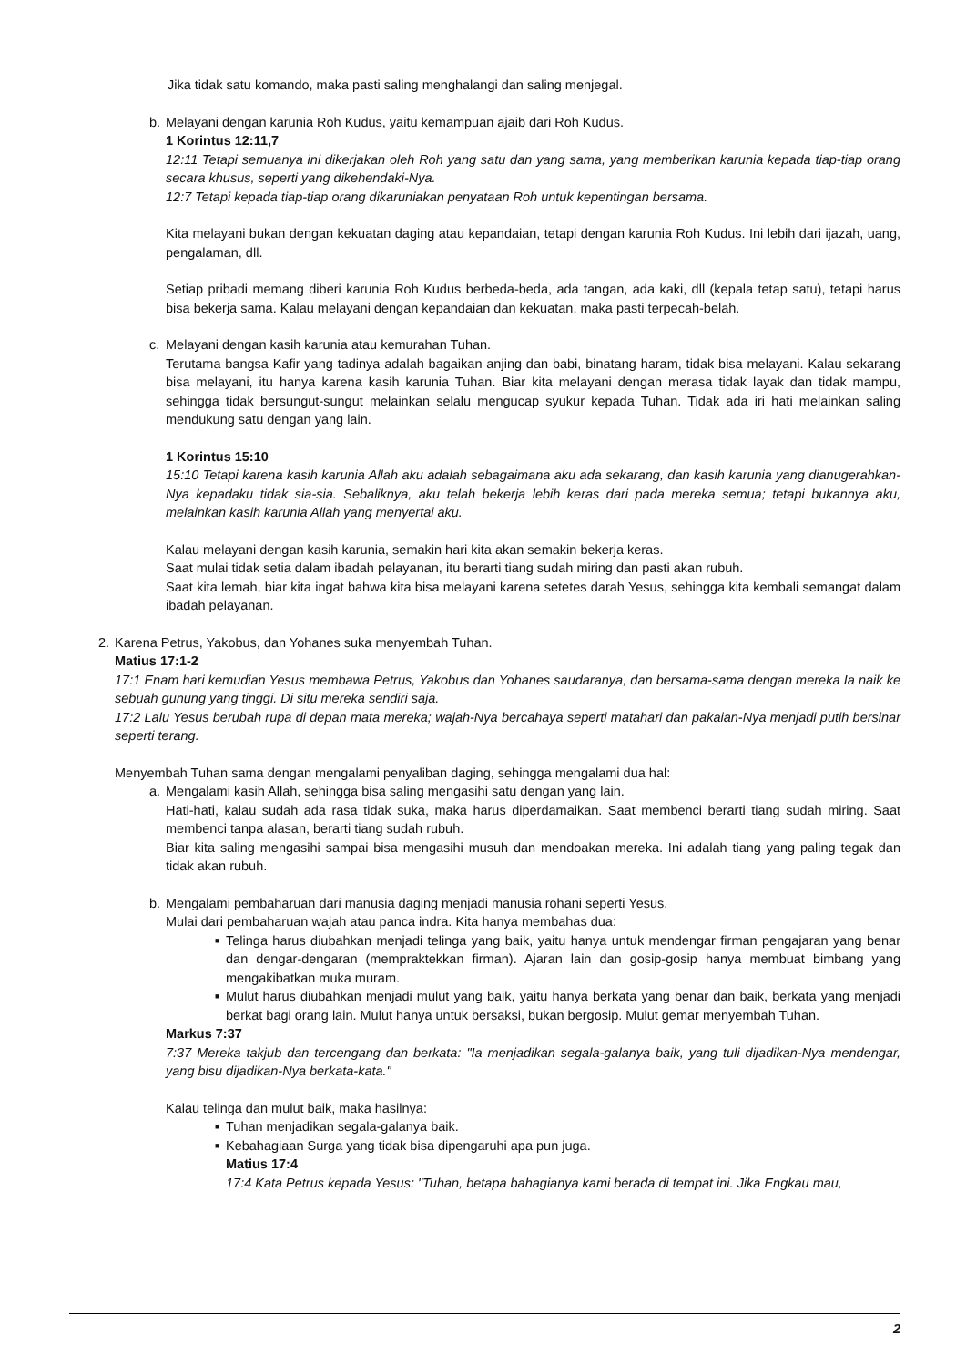Jika tidak satu komando, maka pasti saling menghalangi dan saling menjegal.
b. Melayani dengan karunia Roh Kudus, yaitu kemampuan ajaib dari Roh Kudus.
1 Korintus 12:11,7
12:11 Tetapi semuanya ini dikerjakan oleh Roh yang satu dan yang sama, yang memberikan karunia kepada tiap-tiap orang secara khusus, seperti yang dikehendaki-Nya.
12:7 Tetapi kepada tiap-tiap orang dikaruniakan penyataan Roh untuk kepentingan bersama.
Kita melayani bukan dengan kekuatan daging atau kepandaian, tetapi dengan karunia Roh Kudus. Ini lebih dari ijazah, uang, pengalaman, dll.
Setiap pribadi memang diberi karunia Roh Kudus berbeda-beda, ada tangan, ada kaki, dll (kepala tetap satu), tetapi harus bisa bekerja sama. Kalau melayani dengan kepandaian dan kekuatan, maka pasti terpecah-belah.
c. Melayani dengan kasih karunia atau kemurahan Tuhan.
Terutama bangsa Kafir yang tadinya adalah bagaikan anjing dan babi, binatang haram, tidak bisa melayani. Kalau sekarang bisa melayani, itu hanya karena kasih karunia Tuhan. Biar kita melayani dengan merasa tidak layak dan tidak mampu, sehingga tidak bersungut-sungut melainkan selalu mengucap syukur kepada Tuhan. Tidak ada iri hati melainkan saling mendukung satu dengan yang lain.
1 Korintus 15:10
15:10 Tetapi karena kasih karunia Allah aku adalah sebagaimana aku ada sekarang, dan kasih karunia yang dianugerahkan-Nya kepadaku tidak sia-sia. Sebaliknya, aku telah bekerja lebih keras dari pada mereka semua; tetapi bukannya aku, melainkan kasih karunia Allah yang menyertai aku.
Kalau melayani dengan kasih karunia, semakin hari kita akan semakin bekerja keras.
Saat mulai tidak setia dalam ibadah pelayanan, itu berarti tiang sudah miring dan pasti akan rubuh.
Saat kita lemah, biar kita ingat bahwa kita bisa melayani karena setetes darah Yesus, sehingga kita kembali semangat dalam ibadah pelayanan.
2. Karena Petrus, Yakobus, dan Yohanes suka menyembah Tuhan.
Matius 17:1-2
17:1 Enam hari kemudian Yesus membawa Petrus, Yakobus dan Yohanes saudaranya, dan bersama-sama dengan mereka Ia naik ke sebuah gunung yang tinggi. Di situ mereka sendiri saja.
17:2 Lalu Yesus berubah rupa di depan mata mereka; wajah-Nya bercahaya seperti matahari dan pakaian-Nya menjadi putih bersinar seperti terang.
Menyembah Tuhan sama dengan mengalami penyaliban daging, sehingga mengalami dua hal:
a. Mengalami kasih Allah, sehingga bisa saling mengasihi satu dengan yang lain.
Hati-hati, kalau sudah ada rasa tidak suka, maka harus diperdamaikan. Saat membenci berarti tiang sudah miring. Saat membenci tanpa alasan, berarti tiang sudah rubuh.
Biar kita saling mengasihi sampai bisa mengasihi musuh dan mendoakan mereka. Ini adalah tiang yang paling tegak dan tidak akan rubuh.
b. Mengalami pembaharuan dari manusia daging menjadi manusia rohani seperti Yesus.
Mulai dari pembaharuan wajah atau panca indra. Kita hanya membahas dua:
■ Telinga harus diubahkan menjadi telinga yang baik, yaitu hanya untuk mendengar firman pengajaran yang benar dan dengar-dengaran (mempraktekkan firman). Ajaran lain dan gosip-gosip hanya membuat bimbang yang mengakibatkan muka muram.
■ Mulut harus diubahkan menjadi mulut yang baik, yaitu hanya berkata yang benar dan baik, berkata yang menjadi berkat bagi orang lain. Mulut hanya untuk bersaksi, bukan bergosip. Mulut gemar menyembah Tuhan.
Markus 7:37
7:37 Mereka takjub dan tercengang dan berkata: "Ia menjadikan segala-galanya baik, yang tuli dijadikan-Nya mendengar, yang bisu dijadikan-Nya berkata-kata."
Kalau telinga dan mulut baik, maka hasilnya:
■ Tuhan menjadikan segala-galanya baik.
■ Kebahagiaan Surga yang tidak bisa dipengaruhi apa pun juga.
Matius 17:4
17:4 Kata Petrus kepada Yesus: "Tuhan, betapa bahagianya kami berada di tempat ini. Jika Engkau mau,
2